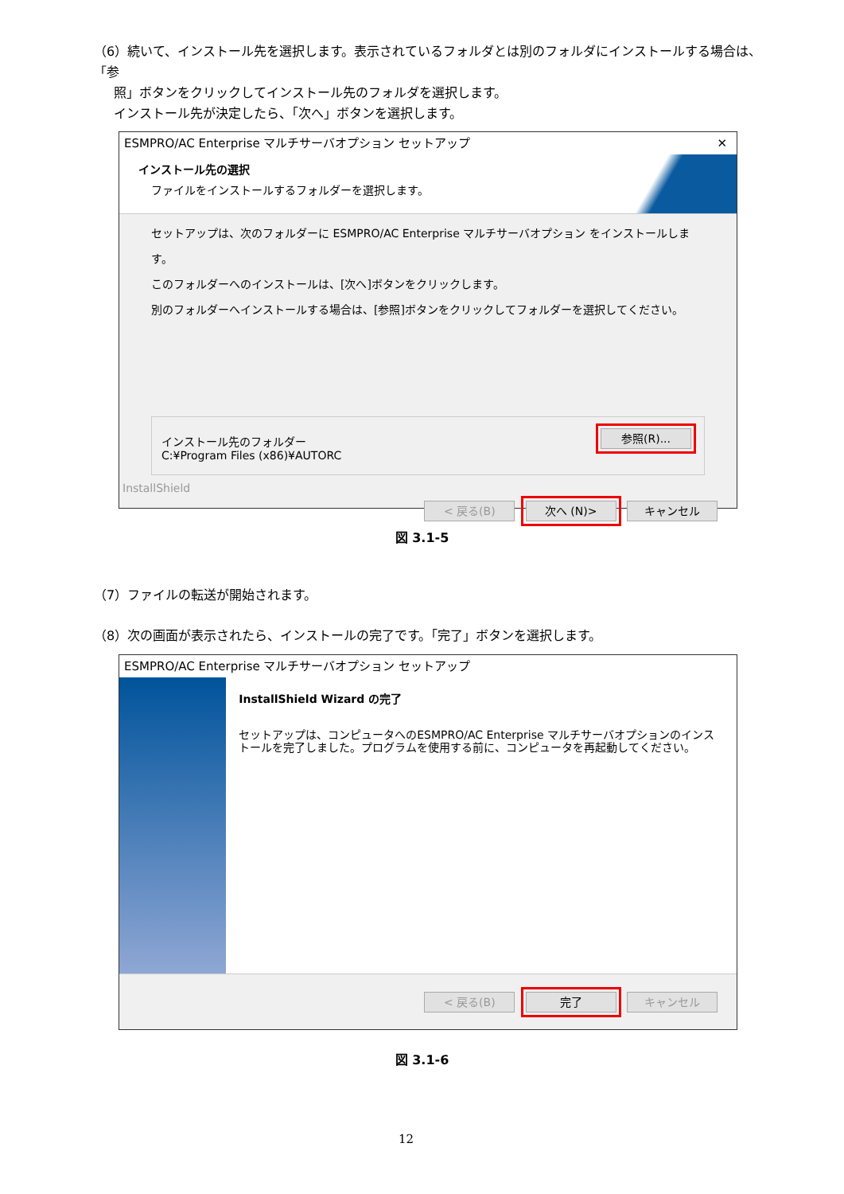（6）続いて、インストール先を選択します。表示されているフォルダとは別のフォルダにインストールする場合は、「参
照」ボタンをクリックしてインストール先のフォルダを選択します。
インストール先が決定したら、「次へ」ボタンを選択します。
ESMPRO/AC Enterprise マルチサーバオプション セットアップ ✕
インストール先の選択
ファイルをインストールするフォルダーを選択します。
セットアップは、次のフォルダーに ESMPRO/AC Enterprise マルチサーバオプション をインストールします。
このフォルダーへのインストールは、[次へ]ボタンをクリックします。
別のフォルダーへインストールする場合は、[参照]ボタンをクリックしてフォルダーを選択してください。
インストール先のフォルダー
C:¥Program Files (x86)¥AUTORC
参照(R)...
InstallShield
< 戻る(B) 次へ (N)> キャンセル
図 3.1-5
（7）ファイルの転送が開始されます。
（8）次の画面が表示されたら、インストールの完了です。「完了」ボタンを選択します。
ESMPRO/AC Enterprise マルチサーバオプション セットアップ
InstallShield Wizard の完了
セットアップは、コンピュータへのESMPRO/AC Enterprise マルチサーバオプションのインストールを完了しました。プログラムを使用する前に、コンピュータを再起動してください。
< 戻る(B) 完了 キャンセル
図 3.1-6
12